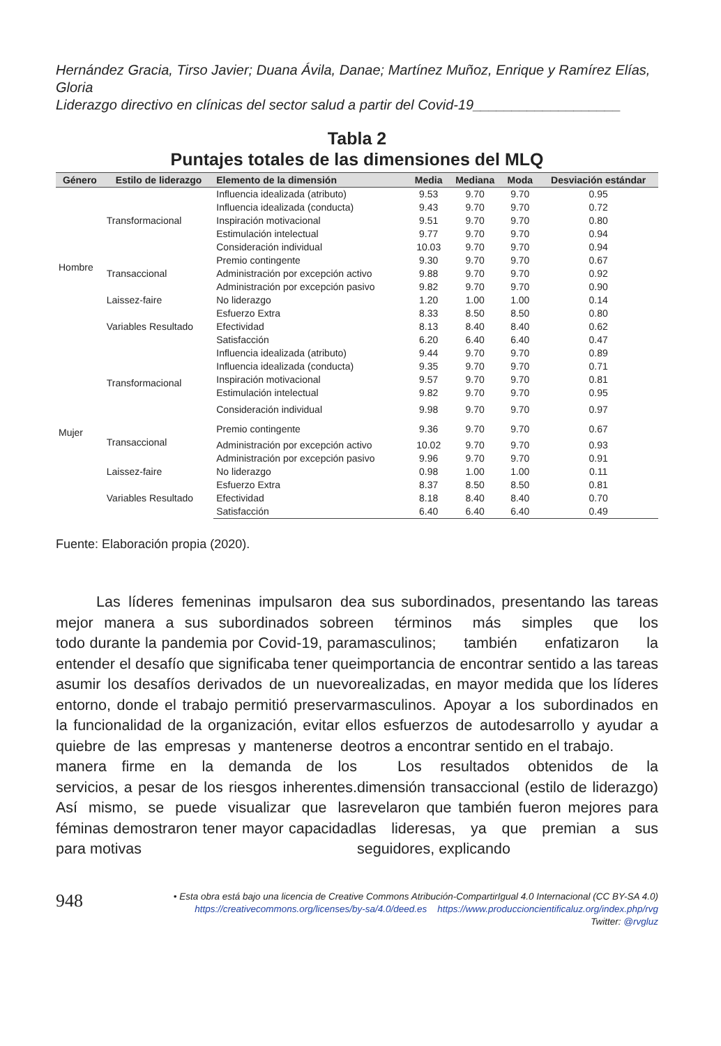Hernández Gracia, Tirso Javier; Duana Ávila, Danae; Martínez Muñoz, Enrique y Ramírez Elías, Gloria
Liderazgo directivo en clínicas del sector salud a partir del Covid-19___________________
Tabla 2
Puntajes totales de las dimensiones del MLQ
| Género | Estilo de liderazgo | Elemento de la dimensión | Media | Mediana | Moda | Desviación estándar |
| --- | --- | --- | --- | --- | --- | --- |
| Hombre | Transformacional | Influencia idealizada (atributo) | 9.53 | 9.70 | 9.70 | 0.95 |
| | | Influencia idealizada (conducta) | 9.43 | 9.70 | 9.70 | 0.72 |
| | | Inspiración motivacional | 9.51 | 9.70 | 9.70 | 0.80 |
| | | Estimulación intelectual | 9.77 | 9.70 | 9.70 | 0.94 |
| | | Consideración individual | 10.03 | 9.70 | 9.70 | 0.94 |
| | Transaccional | Premio contingente | 9.30 | 9.70 | 9.70 | 0.67 |
| | | Administración por excepción activo | 9.88 | 9.70 | 9.70 | 0.92 |
| | | Administración por excepción pasivo | 9.82 | 9.70 | 9.70 | 0.90 |
| | Laissez-faire | No liderazgo | 1.20 | 1.00 | 1.00 | 0.14 |
| | Variables Resultado | Esfuerzo Extra | 8.33 | 8.50 | 8.50 | 0.80 |
| | | Efectividad | 8.13 | 8.40 | 8.40 | 0.62 |
| | | Satisfacción | 6.20 | 6.40 | 6.40 | 0.47 |
| Mujer | Transformacional | Influencia idealizada (atributo) | 9.44 | 9.70 | 9.70 | 0.89 |
| | | Influencia idealizada (conducta) | 9.35 | 9.70 | 9.70 | 0.71 |
| | | Inspiración motivacional | 9.57 | 9.70 | 9.70 | 0.81 |
| | | Estimulación intelectual | 9.82 | 9.70 | 9.70 | 0.95 |
| | | Consideración individual | 9.98 | 9.70 | 9.70 | 0.97 |
| | Transaccional | Premio contingente | 9.36 | 9.70 | 9.70 | 0.67 |
| | | Administración por excepción activo | 10.02 | 9.70 | 9.70 | 0.93 |
| | | Administración por excepción pasivo | 9.96 | 9.70 | 9.70 | 0.91 |
| | Laissez-faire | No liderazgo | 0.98 | 1.00 | 1.00 | 0.11 |
| | Variables Resultado | Esfuerzo Extra | 8.37 | 8.50 | 8.50 | 0.81 |
| | | Efectividad | 8.18 | 8.40 | 8.40 | 0.70 |
| | | Satisfacción | 6.40 | 6.40 | 6.40 | 0.49 |
Fuente: Elaboración propia (2020).
Las líderes femeninas impulsaron de mejor manera a sus subordinados sobre todo durante la pandemia por Covid-19, para entender el desafío que significaba tener que asumir los desafíos derivados de un nuevo entorno, donde el trabajo permitió preservar la funcionalidad de la organización, evitar el quiebre de las empresas y mantenerse de manera firme en la demanda de los servicios, a pesar de los riesgos inherentes. Así mismo, se puede visualizar que las féminas demostraron tener mayor capacidad para motivas
a sus subordinados, presentando las tareas en términos más simples que los masculinos; también enfatizaron la importancia de encontrar sentido a las tareas realizadas, en mayor medida que los líderes masculinos. Apoyar a los subordinados en los esfuerzos de autodesarrollo y ayudar a otros a encontrar sentido en el trabajo.
Los resultados obtenidos de la dimensión transaccional (estilo de liderazgo) revelaron que también fueron mejores para las lideresas, ya que premian a sus seguidores, explicando
948
• Esta obra está bajo una licencia de Creative Commons Atribución-CompartirIgual 4.0 Internacional (CC BY-SA 4.0)
https://creativecommons.org/licenses/by-sa/4.0/deed.es https://www.produccioncientificaluz.org/index.php/rvg
Twitter: @rvgluz